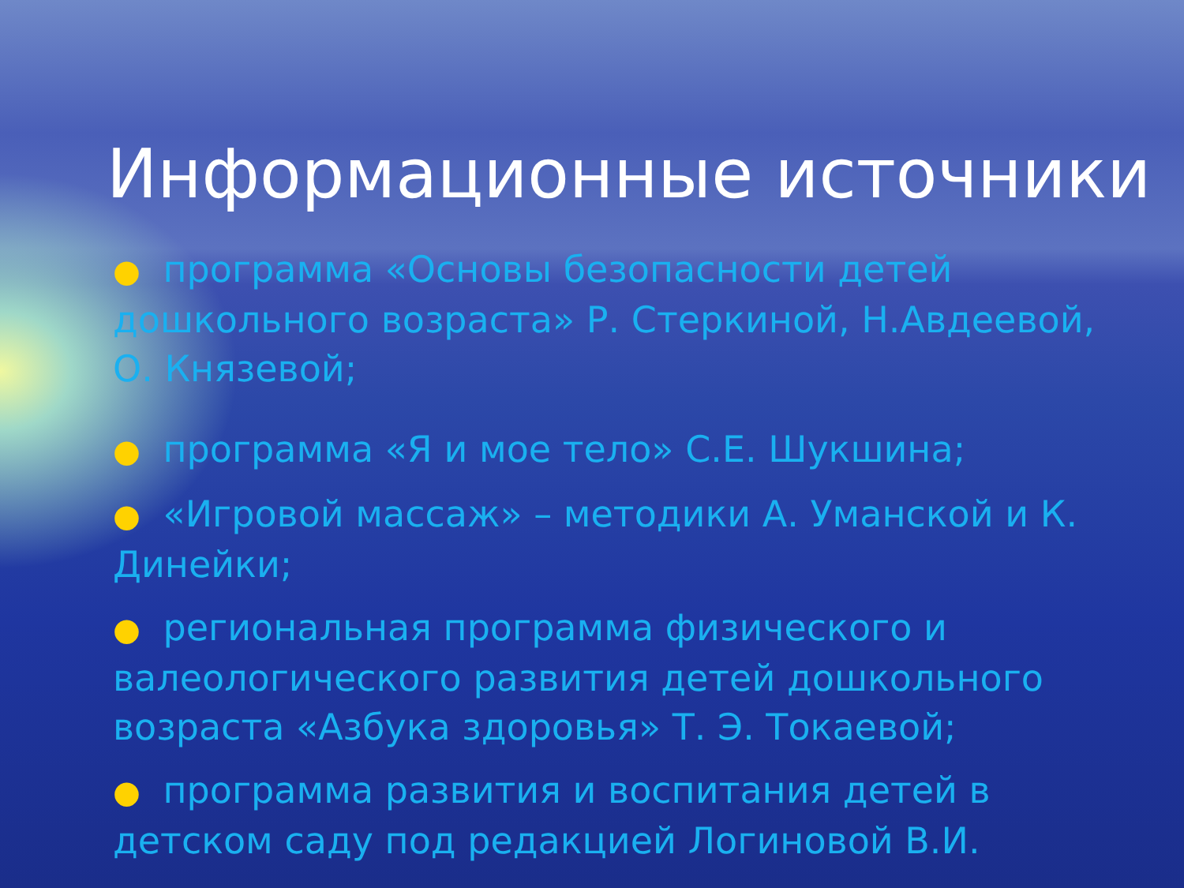Информационные источники
● программа «Основы безопасности детей дошкольного возраста» Р. Стеркиной, Н.Авдеевой, О. Князевой;
● программа «Я и мое тело» С.Е. Шукшина;
● «Игровой массаж» – методики А. Уманской и К. Динейки;
● региональная программа физического и валеологического развития детей дошкольного возраста «Азбука здоровья» Т. Э. Токаевой;
● программа развития и воспитания детей в детском саду под редакцией Логиновой В.И.